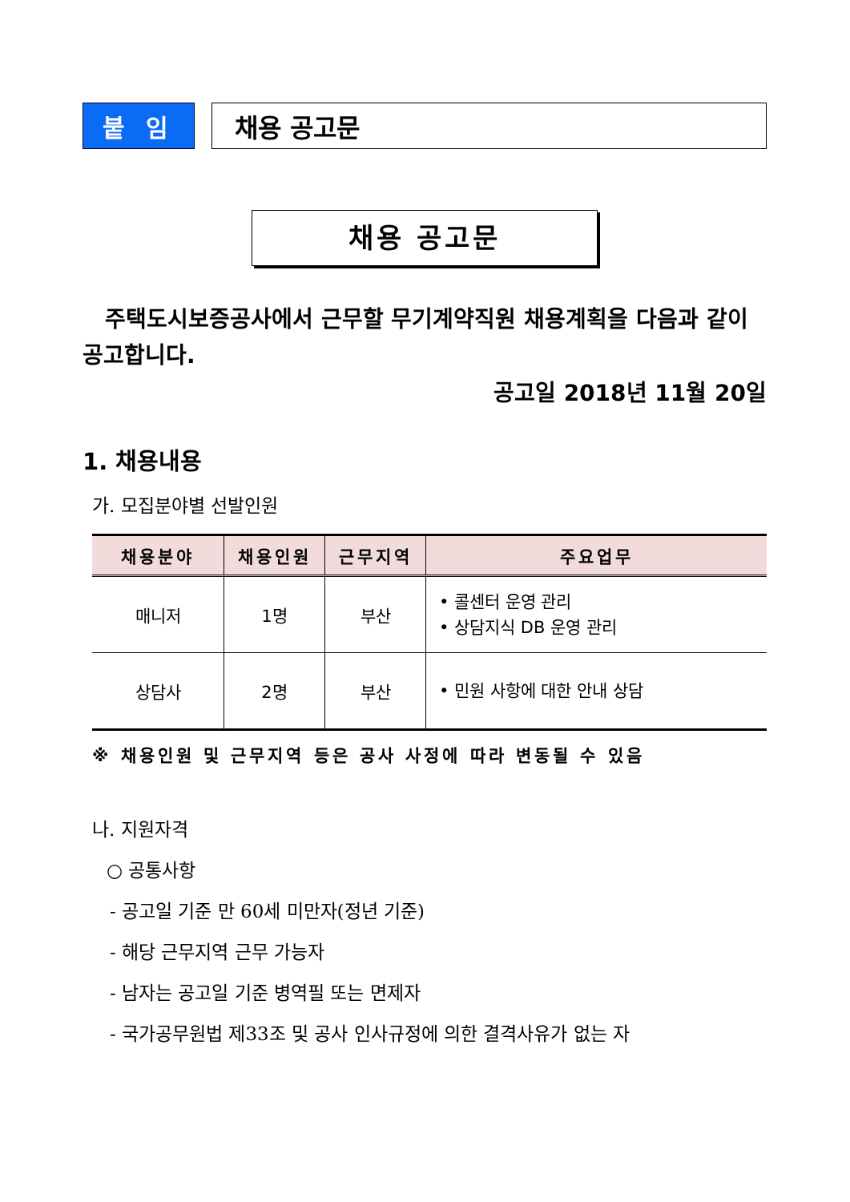붙 임 채용 공고문
채용 공고문
주택도시보증공사에서 근무할 무기계약직원 채용계획을 다음과 같이 공고합니다.
공고일 2018년 11월 20일
1. 채용내용
가. 모집분야별 선발인원
| 채용분야 | 채용인원 | 근무지역 | 주요업무 |
| --- | --- | --- | --- |
| 매니저 | 1명 | 부산 | • 콜센터 운영 관리 • 상담지식 DB 운영 관리 |
| 상담사 | 2명 | 부산 | • 민원 사항에 대한 안내 상담 |
※ 채용인원 및 근무지역 등은 공사 사정에 따라 변동될 수 있음
나. 지원자격
○ 공통사항
- 공고일 기준 만 60세 미만자(정년 기준)
- 해당 근무지역 근무 가능자
- 남자는 공고일 기준 병역필 또는 면제자
- 국가공무원법 제33조 및 공사 인사규정에 의한 결격사유가 없는 자